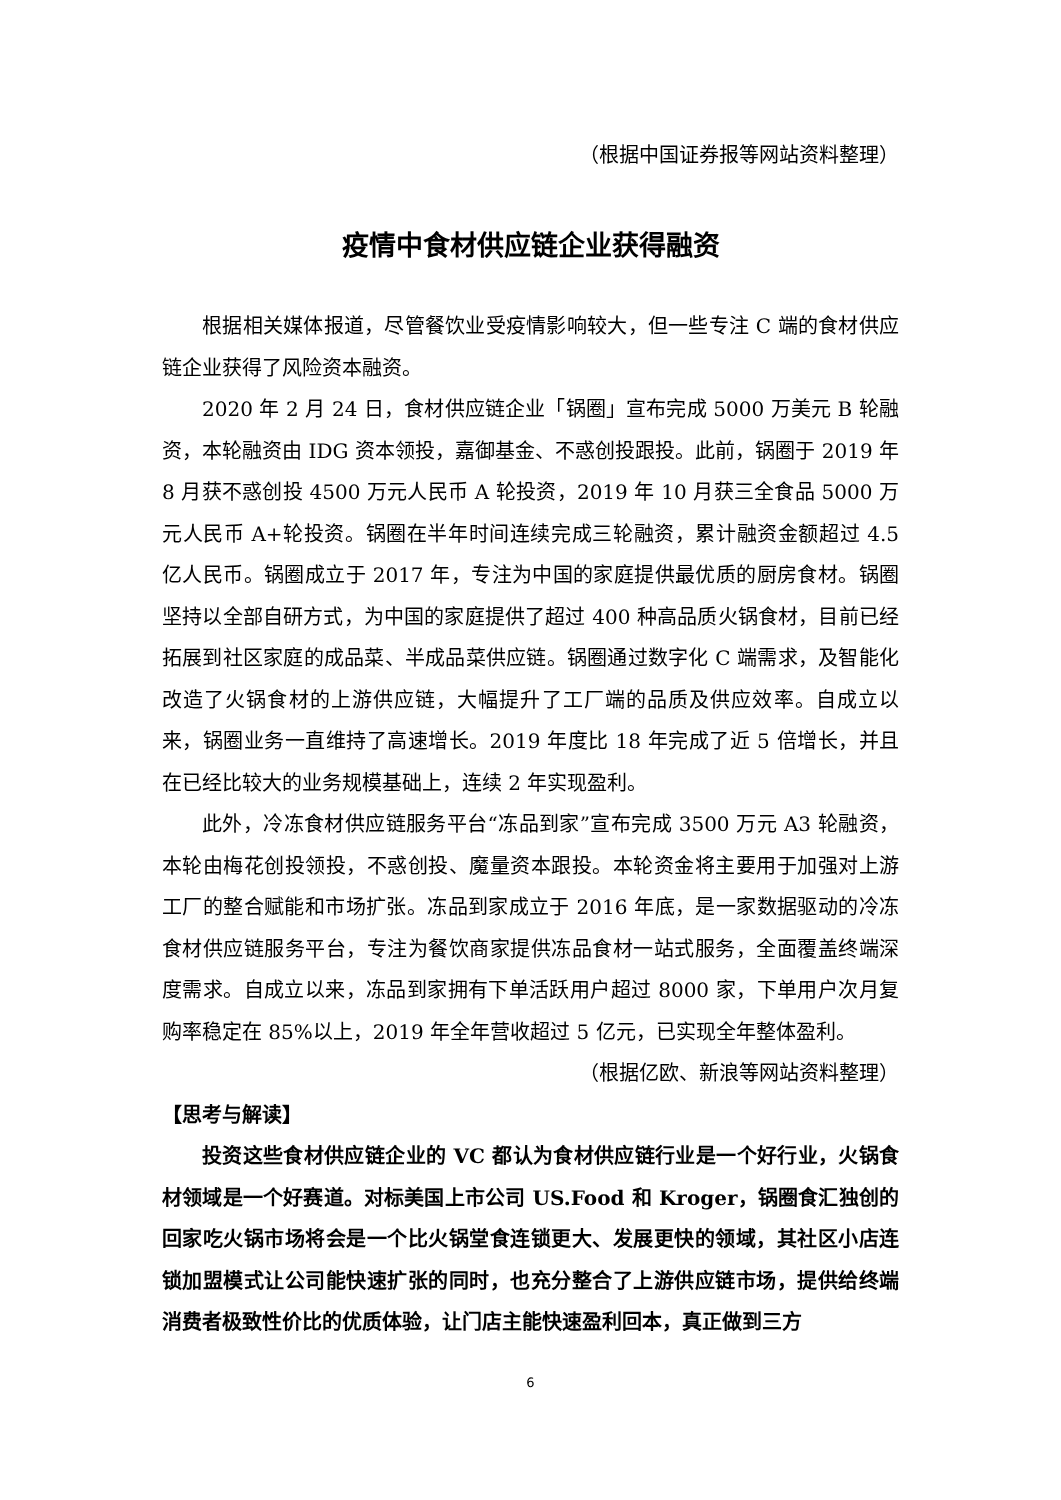（根据中国证券报等网站资料整理）
疫情中食材供应链企业获得融资
根据相关媒体报道，尽管餐饮业受疫情影响较大，但一些专注 C 端的食材供应链企业获得了风险资本融资。
2020 年 2 月 24 日，食材供应链企业「锅圈」宣布完成 5000 万美元 B 轮融资，本轮融资由 IDG 资本领投，嘉御基金、不惑创投跟投。此前，锅圈于 2019 年 8 月获不惑创投 4500 万元人民币 A 轮投资，2019 年 10 月获三全食品 5000 万元人民币 A+轮投资。锅圈在半年时间连续完成三轮融资，累计融资金额超过 4.5 亿人民币。锅圈成立于 2017 年，专注为中国的家庭提供最优质的厨房食材。锅圈坚持以全部自研方式，为中国的家庭提供了超过 400 种高品质火锅食材，目前已经拓展到社区家庭的成品菜、半成品菜供应链。锅圈通过数字化 C 端需求，及智能化改造了火锅食材的上游供应链，大幅提升了工厂端的品质及供应效率。自成立以来，锅圈业务一直维持了高速增长。2019 年度比 18 年完成了近 5 倍增长，并且在已经比较大的业务规模基础上，连续 2 年实现盈利。
此外，冷冻食材供应链服务平台“冻品到家”宣布完成 3500 万元 A3 轮融资，本轮由梅花创投领投，不惑创投、魔量资本跟投。本轮资金将主要用于加强对上游工厂的整合赋能和市场扩张。冻品到家成立于 2016 年底，是一家数据驱动的冷冻食材供应链服务平台，专注为餐饮商家提供冻品食材一站式服务，全面覆盖终端深度需求。自成立以来，冻品到家拥有下单活跃用户超过 8000 家，下单用户次月复购率稳定在 85%以上，2019 年全年营收超过 5 亿元，已实现全年整体盈利。
（根据亿欧、新浪等网站资料整理）
【思考与解读】
投资这些食材供应链企业的 VC 都认为食材供应链行业是一个好行业，火锅食材领域是一个好赛道。对标美国上市公司 US.Food 和 Kroger，锅圈食汇独创的回家吃火锅市场将会是一个比火锅堂食连锁更大、发展更快的领域，其社区小店连锁加盟模式让公司能快速扩张的同时，也充分整合了上游供应链市场，提供给终端消费者极致性价比的优质体验，让门店主能快速盈利回本，真正做到三方
6